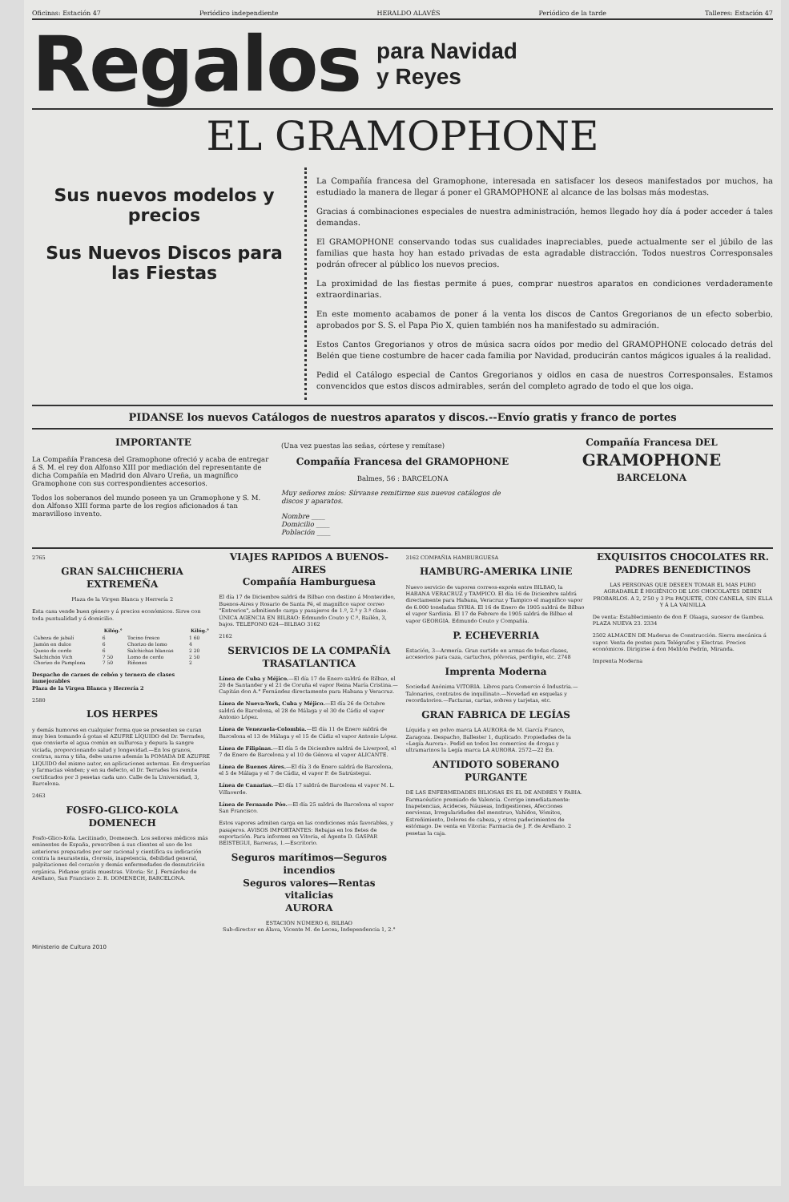Oficinas: Estación 47 Periódico independiente HERALDO ALAVÉS Periódico de la tarde Talleres: Estación 47
Regalos
para Navidad
y Reyes
EL GRAMOPHONE
Sus nuevos modelos y precios
Sus Nuevos Discos para las Fiestas
La Compañía francesa del Gramophone, interesada en satisfacer los deseos manifestados por muchos, ha estudiado la manera de llegar á poner el GRAMOPHONE al alcance de las bolsas más modestas.
Gracias á combinaciones especiales de nuestra administración, hemos llegado hoy día á poder acceder á tales demandas.
El GRAMOPHONE conservando todas sus cualidades inapreciables, puede actualmente ser el júbilo de las familias que hasta hoy han estado privadas de esta agradable distracción. Todos nuestros Corresponsales podrán ofrecer al público los nuevos precios.
La proximidad de las fiestas permite á pues, comprar nuestros aparatos en condiciones verdaderamente extraordinarias.
En este momento acabamos de poner á la venta los discos de Cantos Gregorianos de un efecto soberbio, aprobados por S. S. el Papa Pio X, quien también nos ha manifestado su admiración.
Estos Cantos Gregorianos y otros de música sacra oídos por medio del GRAMOPHONE colocado detrás del Belén que tiene costumbre de hacer cada familia por Navidad, producirán cantos mágicos iguales á la realidad.
Pedid el Catálogo especial de Cantos Gregorianos y oidlos en casa de nuestros Corresponsales. Estamos convencidos que estos discos admirables, serán del completo agrado de todo el que los oiga.
PIDANSE los nuevos Catálogos de nuestros aparatos y discos.--Envío gratis y franco de portes
IMPORTANTE
La Compañía Francesa del Gramophone ofreció y acaba de entregar á S. M. el rey don Alfonso XIII por mediación del representante de dicha Compañía en Madrid don Alvaro Ureña, un magnífico Gramophone con sus correspondientes accesorios.
Todos los soberanos del mundo poseen ya un Gramophone y S. M. don Alfonso XIII forma parte de los regios aficionados á tan maravilloso invento.
(Una vez puestas las señas, córtese y remítase)
Compañía Francesa del GRAMOPHONE
Balmes, 56 : BARCELONA
Muy señores míos: Sírvanse remitirme sus nuevos catálogos de discos y aparatos.
Nombre ____
Domicilio ____
Población ____
Compañía Francesa DEL
GRAMOPHONE
BARCELONA
2765
GRAN SALCHICHERIA EXTREMEÑA
Plaza de la Virgen Blanca y Herrería 2
Esta casa vende buen género y á precios económicos. Sirve con toda puntualidad y á domicilio.
| | Kilóg.° | | Kilóg.° |
| --- | --- | --- | --- |
| Cabeza de jabalí | 6 | Tocino fresco | 1 60 |
| Jamón en dulce | 6 | Chorizo de lomo | 4 |
| Queso de cerdo | 6 | Salchichas blancas | 2 20 |
| Salchichón Vich | 7 50 | Lomo de cerdo | 2 50 |
| Chorizo de Pamplona | 7 50 | Riñones | 2 |
Despacho de carnes de cebón y ternera de clases inmejorables
Plaza de la Virgen Blanca y Herrería 2
2580
LOS HERPES
y demás humores en cualquier forma que se presenten se curan muy bien tomando á gotas el AZUFRE LÍQUIDO del Dr. Terrades, que convierte el agua común en sulfurosa y depura la sangre viciada, proporcionando salud y longevidad.—En los granos, costras, sarna y tiña, debe usarse además la POMADA DE AZUFRE LIQUIDO del mismo autor, en aplicaciones externas. En droguerías y farmacias vénden; y en su defecto, el Dr. Terrades los remite certificados por 3 pesetas cada uno. Calle de la Universidad, 3, Barcelona.
2463
FOSFO-GLICO-KOLA DOMENECH
Fosfo-Glico-Kola. Lecitinado, Domenech. Los señores médicos más eminentes de España, prescriben á sus clientes el uso de los anteriores preparados por ser racional y científica su indicación contra la neurastenia, clorosis, inapetencia, debilidad general, palpitaciones del corazón y demás enfermedades de desnutrición orgánica. Pidanse gratis muestras. Vitoria: Sr. J. Fernández de Arellano, San Francisco 2. R. DOMENECH, BARCELONA.
VIAJES RAPIDOS A BUENOS-AIRES
Compañía Hamburguesa
El día 17 de Diciembre saldrá de Bilbao con destino á Montevideo, Buenos-Aires y Rosario de Santa Fé, el magnífico vapor correo "Entrerios", admitiendo carga y pasajeros de 1.ª, 2.ª y 3.ª clase. ÚNICA AGENCIA EN BILBAO: Edmundo Couto y C.ª, Bailén, 3, bajos. TELEFONO 624—BILBAO 3162
2162
SERVICIOS DE LA COMPAÑÍA TRASATLANTICA
Línea de Cuba y Méjico.—El día 17 de Enero saldrá de Bilbao, el 20 de Santander y el 21 de Coruña el vapor Reina María Cristina.—Capitán don A.° Fernández directamente para Habana y Veracruz.
Línea de Nueva-York, Cuba y Méjico.—El día 26 de Octubre saldrá de Barcelona, el 28 de Málaga y el 30 de Cádiz el vapor Antonio López.
Línea de Venezuela-Colombia.—El día 11 de Enero saldrá de Barcelona el 13 de Málaga y el 15 de Cádiz el vapor Antonio López.
Línea de Filipinas.—El día 5 de Diciembre saldrá de Liverpool, el 7 de Enero de Barcelona y el 10 de Génova el vapor ALICANTE.
Línea de Buenos Aires.—El día 3 de Enero saldrá de Barcelona, el 5 de Málaga y el 7 de Cádiz, el vapor P. de Satrústegui.
Línea de Canarias.—El día 17 saldrá de Barcelona el vapor M. L. Villaverde.
Línea de Fernando Póo.—El día 25 saldrá de Barcelona el vapor San Francisco.
Estos vapores admiten carga en las condiciones más favorables, y pasajeros. AVISOS IMPORTANTES: Rebajas en los fletes de exportación. Para informes en Vitoria, el Agente D. GASPAR BEISTEGUI, Barreras, 1.—Escritorio.
Seguros marítimos—Seguros incendios
Seguros valores—Rentas vitalicias
AURORA
ESTACIÓN NÚMERO 6, BILBAO
Sub-director en Álava, Vicente M. de Lecea, Independencia 1, 2.°
3162 COMPAÑIA HAMBURGUESA
HAMBURG-AMERIKA LINIE
Nuevo servicio de vapores correos-exprés entre BILBAO, la HABANA VERACRUZ y TAMPICO. El día 16 de Diciembre saldrá directamente para Habana, Veracruz y Tampico el magnífico vapor de 6.000 toneladas SYRIA. El 16 de Enero de 1905 saldrá de Bilbao el vapor Sardinia. El 17 de Febrero de 1905 saldrá de Bilbao el vapor GEORGIA. Edmundo Couto y Compañía.
P. ECHEVERRIA
Estación, 3—Armería. Gran surtido en armas de todas clases, accesorios para caza, cartuchos, pólvoras, perdigón, etc. 2748
Imprenta Moderna
Sociedad Anónima VITORIA. Libros para Comercio é Industria.—Talonarios, contratos de inquilinato.—Novedad en esquelas y recordatorios.—Facturas, cartas, sobres y tarjetas, etc.
GRAN FABRICA DE LEGÍAS
Líquida y en polvo marca LA AURORA de M. García Franco, Zaragoza. Despacho, Ballester 1, duplicado. Propiedades de la «Legía Aurora». Pedid en todos los comercios de drogas y ultramarinos la Legía marca LA AURORA. 2572—22 En.
ANTIDOTO SOBERANO PURGANTE
DE LAS ENFERMEDADES BILIOSAS ES EL DE ANDRES Y FABIA. Farmacéutico premiado de Valencia. Corrige inmediatamente: Inapetencias, Acideces, Náuseas, Indigestiones, Afecciones nerviosas, Irregularidades del menstruo, Vahídos, Vómitos, Estreñimiento, Dolores de cabeza, y otros padecimientos de estómago. De venta en Vitoria: Farmacia de J. F. de Arellano. 2 pesetas la caja.
EXQUISITOS CHOCOLATES RR. PADRES BENEDICTINOS
LAS PERSONAS QUE DESEEN TOMAR EL MAS PURO AGRADABLE É HIGIÉNICO DE LOS CHOCOLATES DEBEN PROBARLOS. A 2, 2'50 y 3 Pts PAQUETE, CON CANELA, SIN ELLA Y Á LA VAINILLA
De venta: Establecimiento de don F. Olaaga, sucesor de Gamboa. PLAZA NUEVA 23. 2334
2502 ALMACEN DE Maderas de Construcción. Sierra mecánica á vapor. Venta de postes para Telégrafos y Electras. Precios económicos. Dirigirse á don Melitón Pedrín, Miranda.
Imprenta Moderna
Ministerio de Cultura 2010